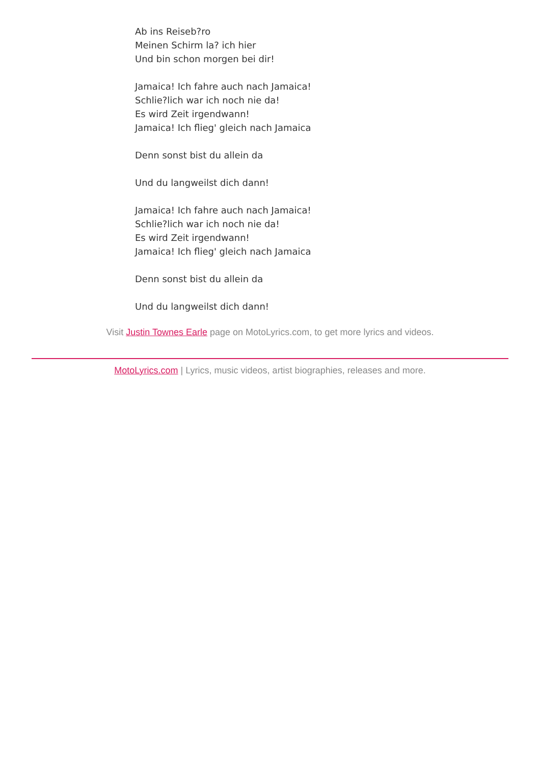Ab ins Reiseb?ro
Meinen Schirm la? ich hier
Und bin schon morgen bei dir!
Jamaica! Ich fahre auch nach Jamaica!
Schlie?lich war ich noch nie da!
Es wird Zeit irgendwann!
Jamaica! Ich flieg' gleich nach Jamaica
Denn sonst bist du allein da
Und du langweilst dich dann!
Jamaica! Ich fahre auch nach Jamaica!
Schlie?lich war ich noch nie da!
Es wird Zeit irgendwann!
Jamaica! Ich flieg' gleich nach Jamaica
Denn sonst bist du allein da
Und du langweilst dich dann!
Visit Justin Townes Earle page on MotoLyrics.com, to get more lyrics and videos.
MotoLyrics.com | Lyrics, music videos, artist biographies, releases and more.